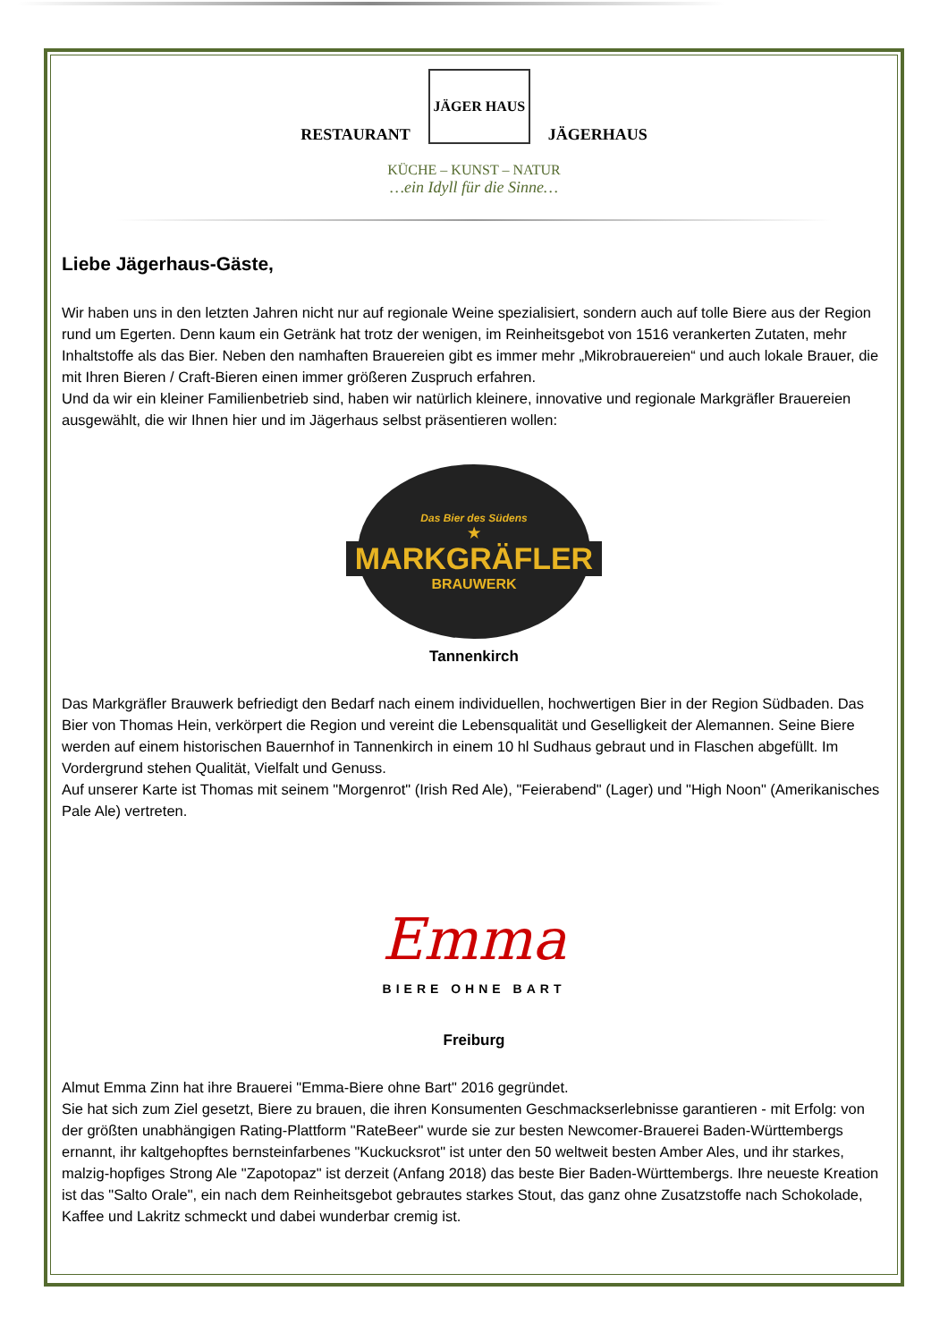RESTAURANT
JÄGER HAUS
JÄGERHAUS
KÜCHE – KUNST – NATUR
…ein Idyll für die Sinne…
Liebe Jägerhaus-Gäste,
Wir haben uns in den letzten Jahren nicht nur auf regionale Weine spezialisiert, sondern auch auf tolle Biere aus der Region rund um Egerten. Denn kaum ein Getränk hat trotz der wenigen, im Reinheitsgebot von 1516 verankerten Zutaten, mehr Inhaltstoffe als das Bier. Neben den namhaften Brauereien gibt es immer mehr „Mikrobrauereien“ und auch lokale Brauer, die mit Ihren Bieren / Craft-Bieren einen immer größeren Zuspruch erfahren.
Und da wir ein kleiner Familienbetrieb sind, haben wir natürlich kleinere, innovative und regionale Markgräfler Brauereien ausgewählt, die wir Ihnen hier und im Jägerhaus selbst präsentieren wollen:
Das Bier des Südens
★
MARKGRÄFLER
BRAUWERK
Tannenkirch
Das Markgräfler Brauwerk befriedigt den Bedarf nach einem individuellen, hochwertigen Bier in der Region Südbaden. Das Bier von Thomas Hein, verkörpert die Region und vereint die Lebensqualität und Geselligkeit der Alemannen. Seine Biere werden auf einem historischen Bauernhof in Tannenkirch in einem 10 hl Sudhaus gebraut und in Flaschen abgefüllt. Im Vordergrund stehen Qualität, Vielfalt und Genuss.
Auf unserer Karte ist Thomas mit seinem "Morgenrot" (Irish Red Ale), "Feierabend" (Lager) und "High Noon" (Amerikanisches Pale Ale) vertreten.
Emma
BIERE OHNE BART
Freiburg
Almut Emma Zinn hat ihre Brauerei "Emma-Biere ohne Bart" 2016 gegründet.
Sie hat sich zum Ziel gesetzt, Biere zu brauen, die ihren Konsumenten Geschmackserlebnisse garantieren - mit Erfolg: von der größten unabhängigen Rating-Plattform "RateBeer" wurde sie zur besten Newcomer-Brauerei Baden-Württembergs ernannt, ihr kaltgehopftes bernsteinfarbenes "Kuckucksrot" ist unter den 50 weltweit besten Amber Ales, und ihr starkes, malzig-hopfiges Strong Ale "Zapotopaz" ist derzeit (Anfang 2018) das beste Bier Baden-Württembergs. Ihre neueste Kreation ist das "Salto Orale", ein nach dem Reinheitsgebot gebrautes starkes Stout, das ganz ohne Zusatzstoffe nach Schokolade, Kaffee und Lakritz schmeckt und dabei wunderbar cremig ist.